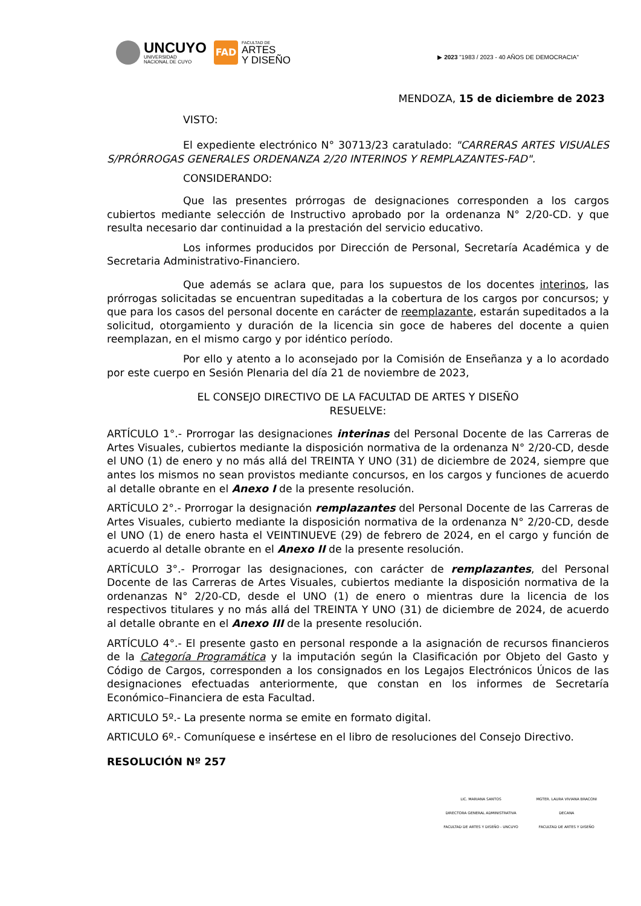UNCUYO
UNIVERSIDAD
NACIONAL DE CUYO
FAD
FACULTAD DE
ARTES
Y DISEÑO
▶ 2023 "1983 / 2023 - 40 AÑOS DE DEMOCRACIA"
MENDOZA, 15 de diciembre de 2023
VISTO:
El expediente electrónico N° 30713/23 caratulado: "CARRERAS ARTES VISUALES S/PRÓRROGAS GENERALES ORDENANZA 2/20 INTERINOS Y REMPLAZANTES-FAD".
CONSIDERANDO:
Que las presentes prórrogas de designaciones corresponden a los cargos cubiertos mediante selección de Instructivo aprobado por la ordenanza N° 2/20-CD. y que resulta necesario dar continuidad a la prestación del servicio educativo.
Los informes producidos por Dirección de Personal, Secretaría Académica y de Secretaria Administrativo-Financiero.
Que además se aclara que, para los supuestos de los docentes interinos, las prórrogas solicitadas se encuentran supeditadas a la cobertura de los cargos por concursos; y que para los casos del personal docente en carácter de reemplazante, estarán supeditados a la solicitud, otorgamiento y duración de la licencia sin goce de haberes del docente a quien reemplazan, en el mismo cargo y por idéntico período.
Por ello y atento a lo aconsejado por la Comisión de Enseñanza y a lo acordado por este cuerpo en Sesión Plenaria del día 21 de noviembre de 2023,
EL CONSEJO DIRECTIVO DE LA FACULTAD DE ARTES Y DISEÑO
RESUELVE:
ARTÍCULO 1°.- Prorrogar las designaciones interinas del Personal Docente de las Carreras de Artes Visuales, cubiertos mediante la disposición normativa de la ordenanza N° 2/20-CD, desde el UNO (1) de enero y no más allá del TREINTA Y UNO (31) de diciembre de 2024, siempre que antes los mismos no sean provistos mediante concursos, en los cargos y funciones de acuerdo al detalle obrante en el Anexo I de la presente resolución.
ARTÍCULO 2°.- Prorrogar la designación remplazantes del Personal Docente de las Carreras de Artes Visuales, cubierto mediante la disposición normativa de la ordenanza N° 2/20-CD, desde el UNO (1) de enero hasta el VEINTINUEVE (29) de febrero de 2024, en el cargo y función de acuerdo al detalle obrante en el Anexo II de la presente resolución.
ARTÍCULO 3°.- Prorrogar las designaciones, con carácter de remplazantes, del Personal Docente de las Carreras de Artes Visuales, cubiertos mediante la disposición normativa de la ordenanzas N° 2/20-CD, desde el UNO (1) de enero o mientras dure la licencia de los respectivos titulares y no más allá del TREINTA Y UNO (31) de diciembre de 2024, de acuerdo al detalle obrante en el Anexo III de la presente resolución.
ARTÍCULO 4°.- El presente gasto en personal responde a la asignación de recursos financieros de la Categoría Programática y la imputación según la Clasificación por Objeto del Gasto y Código de Cargos, corresponden a los consignados en los Legajos Electrónicos Únicos de las designaciones efectuadas anteriormente, que constan en los informes de Secretaría Económico–Financiera de esta Facultad.
ARTICULO 5º.- La presente norma se emite en formato digital.
ARTICULO 6º.- Comuníquese e insértese en el libro de resoluciones del Consejo Directivo.
RESOLUCIÓN Nº 257
LIC. MARIANA SANTOS
DIRECTORA GENERAL ADMINISTRATIVA
FACULTAD DE ARTES Y DISEÑO - UNCUYO
MGTER. LAURA VIVIANA BRACONI
DECANA
FACULTAD DE ARTES Y DISEÑO